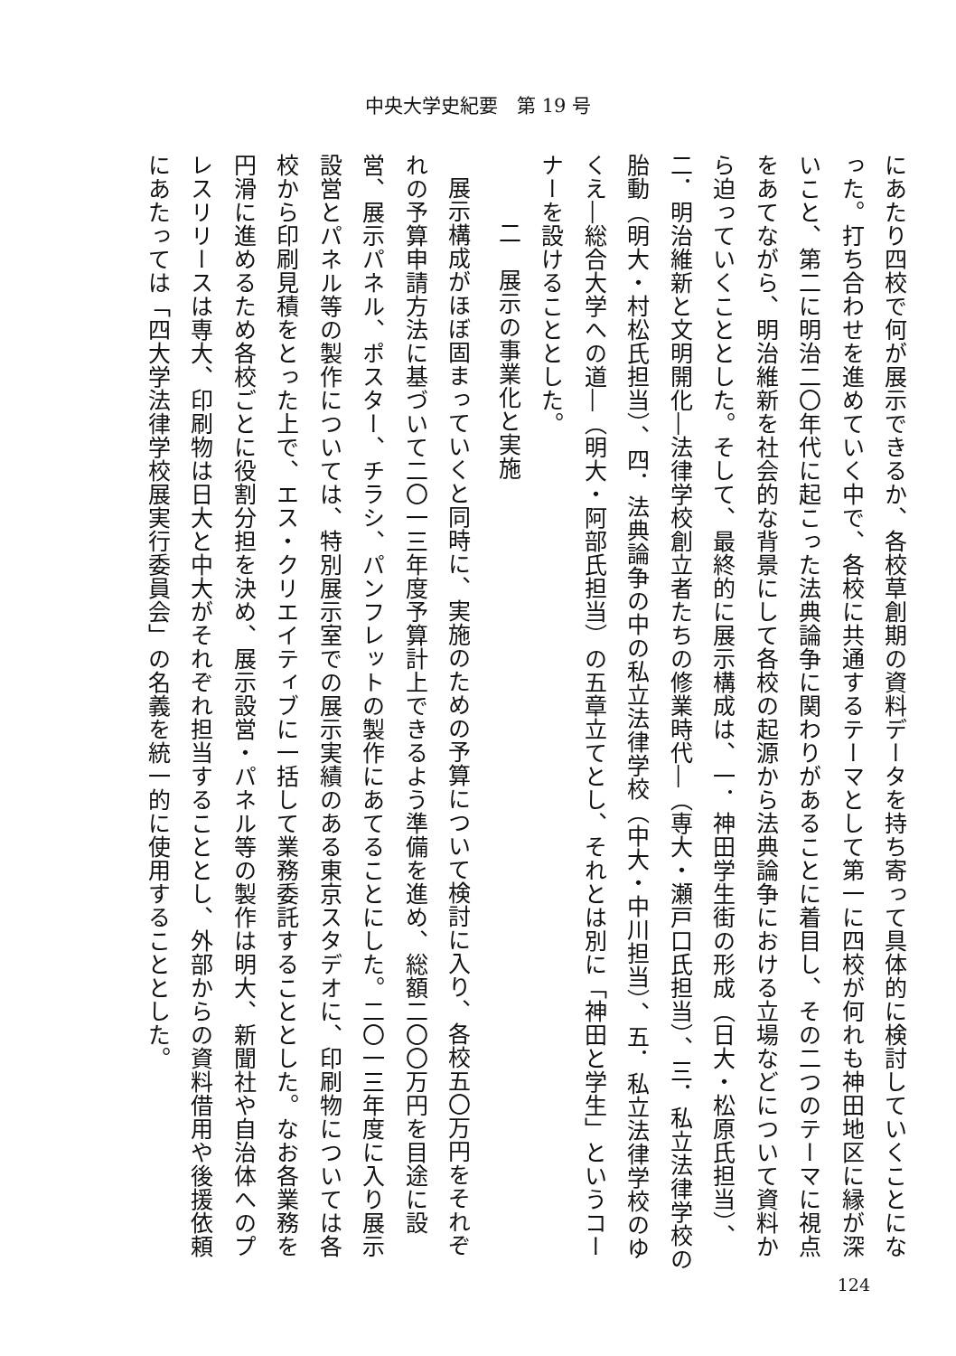中央大学史紀要　第 19 号
にあたり四校で何が展示できるか、各校草創期の資料データを持ち寄って具体的に検討していくことになった。打ち合わせを進めていく中で、各校に共通するテーマとして第一に四校が何れも神田地区に縁が深いこと、第二に明治二〇年代に起こった法典論争に関わりがあることに着目し、その二つのテーマに視点をあてながら、明治維新を社会的な背景にして各校の起源から法典論争における立場などについて資料から迫っていくこととした。そして、最終的に展示構成は、一．神田学生街の形成（日大・松原氏担当）、二．明治維新と文明開化―法律学校創立者たちの修業時代―（専大・瀬戸口氏担当）、三．私立法律学校の胎動（明大・村松氏担当）、四．法典論争の中の私立法律学校（中大・中川担当）、五．私立法律学校のゆくえ―総合大学への道―（明大・阿部氏担当）の五章立てとし、それとは別に「神田と学生」というコーナーを設けることとした。
二　展示の事業化と実施
展示構成がほぼ固まっていくと同時に、実施のための予算について検討に入り、各校五〇万円をそれぞれの予算申請方法に基づいて二〇一三年度予算計上できるよう準備を進め、総額二〇〇万円を目途に設営、展示パネル、ポスター、チラシ、パンフレットの製作にあてることにした。二〇一三年度に入り展示設営とパネル等の製作については、特別展示室での展示実績のある東京スタデオに、印刷物については各校から印刷見積をとった上で、エス・クリエイティブに一括して業務委託することとした。なお各業務を円滑に進めるため各校ごとに役割分担を決め、展示設営・パネル等の製作は明大、新聞社や自治体へのプレスリリースは専大、印刷物は日大と中大がそれぞれ担当することとし、外部からの資料借用や後援依頼にあたっては「四大学法律学校展実行委員会」の名義を統一的に使用することとした。
124